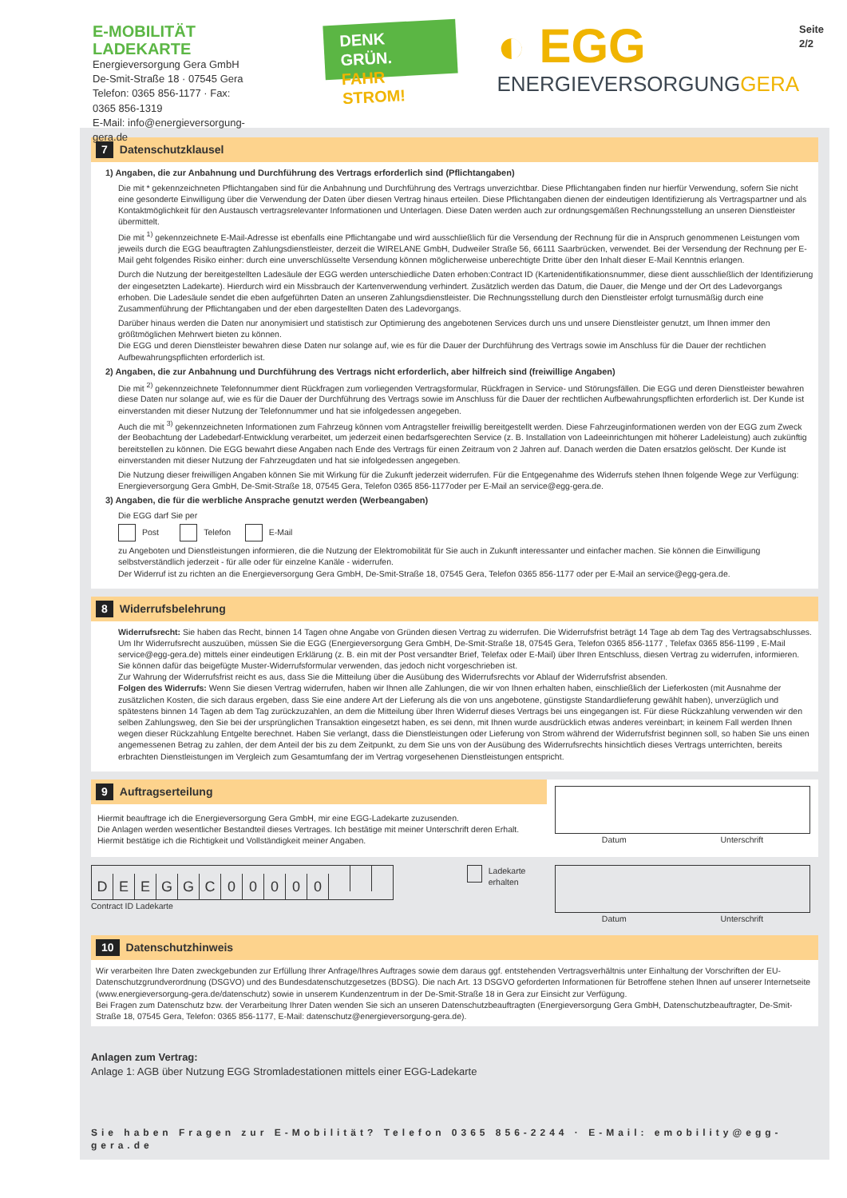E-MOBILITÄT
LADEKARTE
Energieversorgung Gera GmbH
De-Smit-Straße 18 · 07545 Gera
Telefon: 0365 856-1177 · Fax: 0365 856-1319
E-Mail: info@energieversorgung-gera.de
DENK GRÜN.
FAHR STROM!
◐ EGG
ENERGIEVERSORGUNGGERA
Seite 2/2
7 Datenschutzklausel
1) Angaben, die zur Anbahnung und Durchführung des Vertrags erforderlich sind (Pflichtangaben)
Die mit * gekennzeichneten Pflichtangaben sind für die Anbahnung und Durchführung des Vertrags unverzichtbar. Diese Pflichtangaben finden nur hierfür Verwendung, sofern Sie nicht eine gesonderte Einwilligung über die Verwendung der Daten über diesen Vertrag hinaus erteilen. Diese Pflichtangaben dienen der eindeutigen Identifizierung als Vertragspartner und als Kontaktmöglichkeit für den Austausch vertragsrelevanter Informationen und Unterlagen. Diese Daten werden auch zur ordnungsgemäßen Rechnungsstellung an unseren Dienstleister übermittelt.
Die mit <sup>1)</sup> gekennzeichnete E-Mail-Adresse ist ebenfalls eine Pflichtangabe und wird ausschließlich für die Versendung der Rechnung für die in Anspruch genommenen Leistungen vom jeweils durch die EGG beauftragten Zahlungsdienstleister, derzeit die WIRELANE GmbH, Dudweiler Straße 56, 66111 Saarbrücken, verwendet. Bei der Versendung der Rechnung per E-Mail geht folgendes Risiko einher: durch eine unverschlüsselte Versendung können möglicherweise unberechtigte Dritte über den Inhalt dieser E-Mail Kenntnis erlangen.
Durch die Nutzung der bereitgestellten Ladesäule der EGG werden unterschiedliche Daten erhoben:Contract ID (Kartenidentifikationsnummer, diese dient ausschließlich der Identifizierung der eingesetzten Ladekarte). Hierdurch wird ein Missbrauch der Kartenverwendung verhindert. Zusätzlich werden das Datum, die Dauer, die Menge und der Ort des Ladevorgangs erhoben. Die Ladesäule sendet die eben aufgeführten Daten an unseren Zahlungsdienstleister. Die Rechnungsstellung durch den Dienstleister erfolgt turnusmäßig durch eine Zusammenführung der Pflichtangaben und der eben dargestellten Daten des Ladevorgangs.
Darüber hinaus werden die Daten nur anonymisiert und statistisch zur Optimierung des angebotenen Services durch uns und unsere Dienstleister genutzt, um Ihnen immer den größtmöglichen Mehrwert bieten zu können.
Die EGG und deren Dienstleister bewahren diese Daten nur solange auf, wie es für die Dauer der Durchführung des Vertrags sowie im Anschluss für die Dauer der rechtlichen Aufbewahrungspflichten erforderlich ist.
2) Angaben, die zur Anbahnung und Durchführung des Vertrags nicht erforderlich, aber hilfreich sind (freiwillige Angaben)
Die mit <sup>2)</sup> gekennzeichnete Telefonnummer dient Rückfragen zum vorliegenden Vertragsformular, Rückfragen in Service- und Störungsfällen. Die EGG und deren Dienstleister bewahren diese Daten nur solange auf, wie es für die Dauer der Durchführung des Vertrags sowie im Anschluss für die Dauer der rechtlichen Aufbewahrungspflichten erforderlich ist. Der Kunde ist einverstanden mit dieser Nutzung der Telefonnummer und hat sie infolgedessen angegeben.
Auch die mit <sup>3)</sup> gekennzeichneten Informationen zum Fahrzeug können vom Antragsteller freiwillig bereitgestellt werden. Diese Fahrzeuginformationen werden von der EGG zum Zweck der Beobachtung der Ladebedarf-Entwicklung verarbeitet, um jederzeit einen bedarfsgerechten Service (z. B. Installation von Ladeeinrichtungen mit höherer Ladeleistung) auch zukünftig bereitstellen zu können. Die EGG bewahrt diese Angaben nach Ende des Vertrags für einen Zeitraum von 2 Jahren auf. Danach werden die Daten ersatzlos gelöscht. Der Kunde ist einverstanden mit dieser Nutzung der Fahrzeugdaten und hat sie infolgedessen angegeben.
Die Nutzung dieser freiwilligen Angaben können Sie mit Wirkung für die Zukunft jederzeit widerrufen. Für die Entgegenahme des Widerrufs stehen Ihnen folgende Wege zur Verfügung: Energieversorgung Gera GmbH, De-Smit-Straße 18, 07545 Gera, Telefon 0365 856-1177oder per E-Mail an service@egg-gera.de.
3) Angaben, die für die werbliche Ansprache genutzt werden (Werbeangaben)
Die EGG darf Sie per
Post Telefon E-Mail
zu Angeboten und Dienstleistungen informieren, die die Nutzung der Elektromobilität für Sie auch in Zukunft interessanter und einfacher machen. Sie können die Einwilligung selbstverständlich jederzeit - für alle oder für einzelne Kanäle - widerrufen.
Der Widerruf ist zu richten an die Energieversorgung Gera GmbH, De-Smit-Straße 18, 07545 Gera, Telefon 0365 856-1177 oder per E-Mail an service@egg-gera.de.
8 Widerrufsbelehrung
Widerrufsrecht: Sie haben das Recht, binnen 14 Tagen ohne Angabe von Gründen diesen Vertrag zu widerrufen. Die Widerrufsfrist beträgt 14 Tage ab dem Tag des Vertragsabschlusses. Um Ihr Widerrufsrecht auszuüben, müssen Sie die EGG (Energieversorgung Gera GmbH, De-Smit-Straße 18, 07545 Gera, Telefon 0365 856-1177 , Telefax 0365 856-1199 , E-Mail service@egg-gera.de) mittels einer eindeutigen Erklärung (z. B. ein mit der Post versandter Brief, Telefax oder E-Mail) über Ihren Entschluss, diesen Vertrag zu widerrufen, informieren. Sie können dafür das beigefügte Muster-Widerrufsformular verwenden, das jedoch nicht vorgeschrieben ist.
Zur Wahrung der Widerrufsfrist reicht es aus, dass Sie die Mitteilung über die Ausübung des Widerrufsrechts vor Ablauf der Widerrufsfrist absenden.
Folgen des Widerrufs: Wenn Sie diesen Vertrag widerrufen, haben wir Ihnen alle Zahlungen, die wir von Ihnen erhalten haben, einschließlich der Lieferkosten (mit Ausnahme der zusätzlichen Kosten, die sich daraus ergeben, dass Sie eine andere Art der Lieferung als die von uns angebotene, günstigste Standardlieferung gewählt haben), unverzüglich und spätestens binnen 14 Tagen ab dem Tag zurückzuzahlen, an dem die Mitteilung über Ihren Widerruf dieses Vertrags bei uns eingegangen ist. Für diese Rückzahlung verwenden wir den selben Zahlungsweg, den Sie bei der ursprünglichen Transaktion eingesetzt haben, es sei denn, mit Ihnen wurde ausdrücklich etwas anderes vereinbart; in keinem Fall werden Ihnen wegen dieser Rückzahlung Entgelte berechnet. Haben Sie verlangt, dass die Dienstleistungen oder Lieferung von Strom während der Widerrufsfrist beginnen soll, so haben Sie uns einen angemessenen Betrag zu zahlen, der dem Anteil der bis zu dem Zeitpunkt, zu dem Sie uns von der Ausübung des Widerrufsrechts hinsichtlich dieses Vertrags unterrichten, bereits erbrachten Dienstleistungen im Vergleich zum Gesamtumfang der im Vertrag vorgesehenen Dienstleistungen entspricht.
9 Auftragserteilung
Hiermit beauftrage ich die Energieversorgung Gera GmbH, mir eine EGG-Ladekarte zuzusenden.
Die Anlagen werden wesentlicher Bestandteil dieses Vertrages. Ich bestätige mit meiner Unterschrift deren Erhalt. Hiermit bestätige ich die Richtigkeit und Vollständigkeit meiner Angaben.
Datum Unterschrift
DEEGGC 00000
Contract ID Ladekarte
Ladekarte erhalten
Datum Unterschrift
10 Datenschutzhinweis
Wir verarbeiten Ihre Daten zweckgebunden zur Erfüllung Ihrer Anfrage/Ihres Auftrages sowie dem daraus ggf. entstehenden Vertragsverhältnis unter Einhaltung der Vorschriften der EU-Datenschutzgrundverordnung (DSGVO) und des Bundesdatenschutzgesetzes (BDSG). Die nach Art. 13 DSGVO geforderten Informationen für Betroffene stehen Ihnen auf unserer Internetseite (www.energieversorgung-gera.de/datenschutz) sowie in unserem Kundenzentrum in der De-Smit-Straße 18 in Gera zur Einsicht zur Verfügung.
Bei Fragen zum Datenschutz bzw. der Verarbeitung Ihrer Daten wenden Sie sich an unseren Datenschutzbeauftragten (Energieversorgung Gera GmbH, Datenschutzbeauftragter, De-Smit-Straße 18, 07545 Gera, Telefon: 0365 856-1177, E-Mail: datenschutz@energieversorgung-gera.de).
Anlagen zum Vertrag:
Anlage 1: AGB über Nutzung EGG Stromladestationen mittels einer EGG-Ladekarte
Sie haben Fragen zur E-Mobilität? Telefon 0365 856-2244 · E-Mail: emobility@egg-gera.de